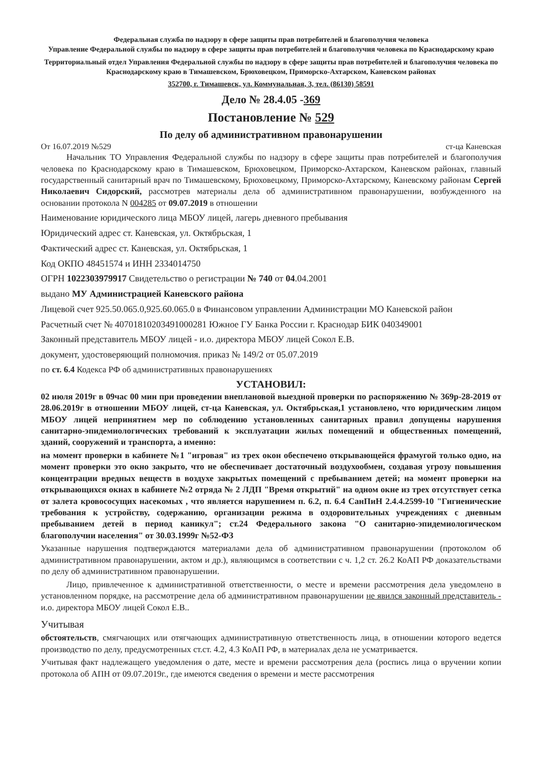Федеральная служба по надзору в сфере защиты прав потребителей и благополучия человека
Управление Федеральной службы по надзору в сфере защиты прав потребителей и благополучия человека по Краснодарскому краю
Территориальный отдел Управления Федеральной службы по надзору в сфере защиты прав потребителей и благополучия человека по Краснодарскому краю в Тимашевском, Брюховецком, Приморско-Ахтарском, Каневском районах
352700, г. Тимашевск, ул. Коммунальная, 3, тел. (86130) 58591
Дело № 28.4.05 -369
Постановление № 529
По делу об административном правонарушении
От 16.07.2019 №529 ст-ца Каневская
Начальник ТО Управления Федеральной службы по надзору в сфере защиты прав потребителей и благополучия человека по Краснодарскому краю в Тимашевском, Брюховецком, Приморско-Ахтарском, Каневском районах, главный государственный санитарный врач по Тимашевскому, Брюховецкому, Приморско-Ахтарскому, Каневскому районам Сергей Николаевич Сидорский, рассмотрев материалы дела об административном правонарушении, возбужденного на основании протокола N 004285 от 09.07.2019 в отношении
Наименование юридического лица МБОУ лицей, лагерь дневного пребывания
Юридический адрес ст. Каневская, ул. Октябрьская, 1
Фактический адрес ст. Каневская, ул. Октябрьская, 1
Код ОКПО 48451574 и ИНН 2334014750
ОГРН 1022303979917 Свидетельство о регистрации № 740 от 04.04.2001
выдано МУ Администрацией Каневского района
Лицевой счет 925.50.065.0,925.60.065.0 в Финансовом управлении Администрации МО Каневской район
Расчетный счет № 40701810203491000281 Южное ГУ Банка России г. Краснодар БИК 040349001
Законный представитель МБОУ лицей - и.о. директора МБОУ лицей Сокол Е.В.
документ, удостоверяющий полномочия. приказ № 149/2 от 05.07.2019
по ст. 6.4 Кодекса РФ об административных правонарушениях
УСТАНОВИЛ:
02 июля 2019г в 09час 00 мин при проведении внеплановой выездной проверки по распоряжению № 369р-28-2019 от 28.06.2019г в отношении МБОУ лицей, ст-ца Каневская, ул. Октябрьская,1 установлено, что юридическим лицом МБОУ лицей непринятием мер по соблюдению установленных санитарных правил допущены нарушения санитарно-эпидемиологических требований к эксплуатации жилых помещений и общественных помещений, зданий, сооружений и транспорта, а именно:
на момент проверки в кабинете №1 "игровая" из трех окон обеспечено открывающейся фрамугой только одно, на момент проверки это окно закрыто, что не обеспечивает достаточный воздухообмен, создавая угрозу повышения концентрации вредных веществ в воздухе закрытых помещений с пребыванием детей; на момент проверки на открывающихся окнах в кабинете №2 отряда № 2 ЛДП "Время открытий" на одном окне из трех отсутствует сетка от залета кровососущих насекомых , что является нарушением п. 6.2, п. 6.4 СанПиН 2.4.4.2599-10 "Гигиенические требования к устройству, содержанию, организации режима в оздоровительных учреждениях с дневным пребыванием детей в период каникул"; ст.24 Федерального закона "О санитарно-эпидемиологическом благополучии населения" от 30.03.1999г №52-ФЗ
Указанные нарушения подтверждаются материалами дела об административном правонарушении (протоколом об административном правонарушении, актом и др.), являющимся в соответствии с ч. 1,2 ст. 26.2 КоАП РФ доказательствами по делу об административном правонарушении.
Лицо, привлеченное к административной ответственности, о месте и времени рассмотрения дела уведомлено в установленном порядке, на рассмотрение дела об административном правонарушении не явился законный представитель - и.о. директора МБОУ лицей Сокол Е.В..
Учитывая
обстоятельств, смягчающих или отягчающих административную ответственность лица, в отношении которого ведется производство по делу, предусмотренных ст.ст. 4.2, 4.3 КоАП РФ, в материалах дела не усматривается.
Учитывая факт надлежащего уведомления о дате, месте и времени рассмотрения дела (роспись лица о вручении копии протокола об АПН от 09.07.2019г., где имеются сведения о времени и месте рассмотрения